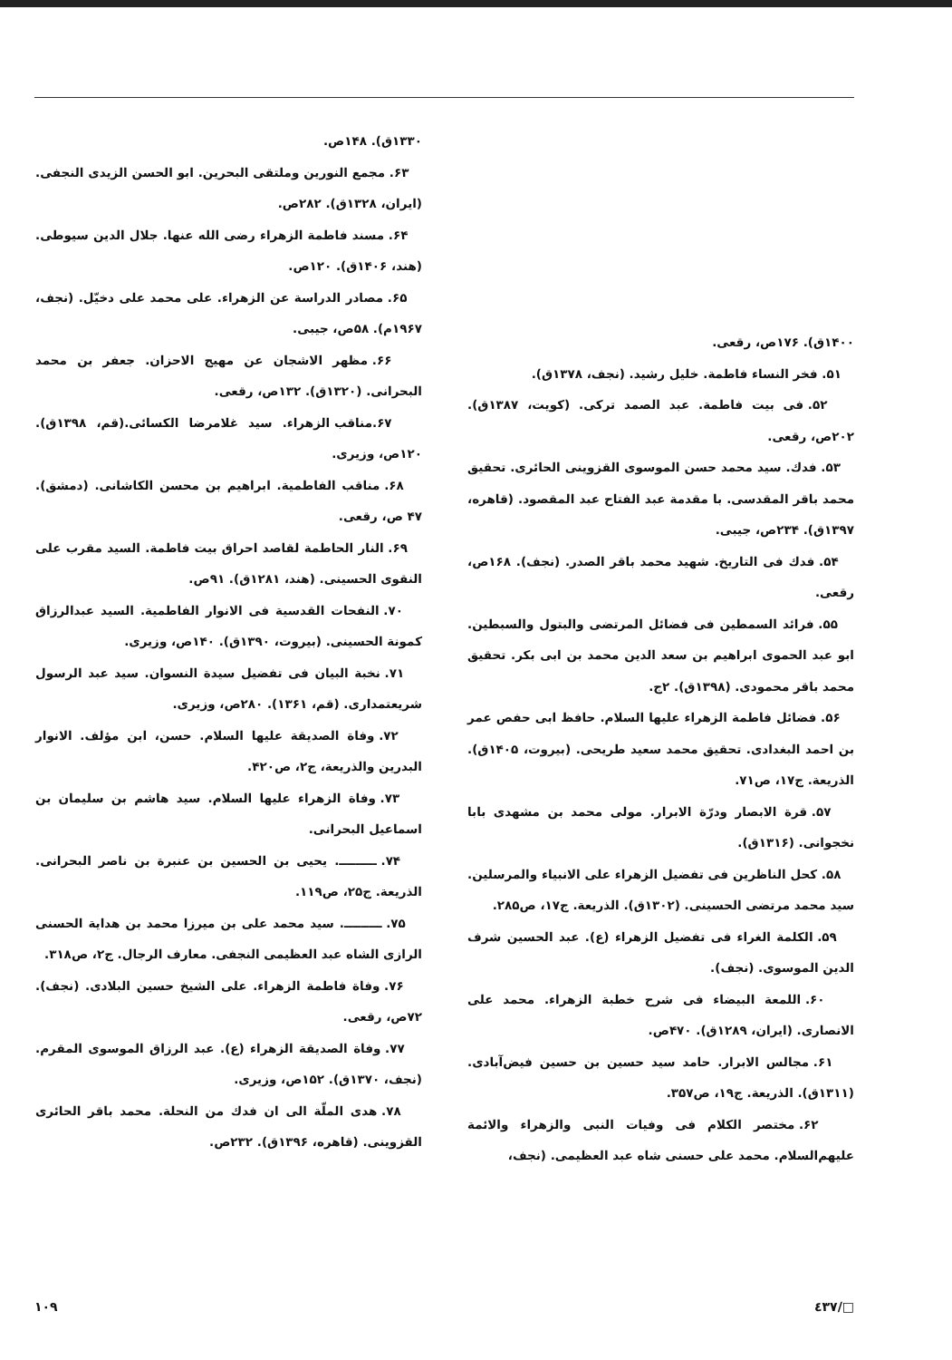۱۴۰۰ق). ۱۷۶ص، رقعی.
۵۱. فخر النساء فاطمة. خلیل رشید. (نجف، ۱۳۷۸ق).
۵۲. فی بیت فاطمة. عبد الصمد ترکی. (کویت، ۱۳۸۷ق). ۲۰۲ص، رقعی.
۵۳. فدك. سید محمد حسن الموسوی القزوینی الحائری. تحقیق محمد باقر المقدسی. با مقدمة عبد الفتاح عبد المقصود. (قاهره، ۱۳۹۷ق). ۲۳۴ص، جیبی.
۵۴. فدك فی التاریخ. شهید محمد باقر الصدر. (نجف). ۱۶۸ص، رقعی.
۵۵. فرائد السمطین فی فضائل المرتضی والبتول والسبطین. ابو عبد الحموی ابراهیم بن سعد الدین محمد بن ابی بکر. تحقیق محمد باقر محمودی. (۱۳۹۸ق). ۲ج.
۵۶. فضائل فاطمة الزهراء علیها السلام. حافظ ابی حفص عمر بن احمد البغدادی. تحقیق محمد سعید طریحی. (بیروت، ۱۴۰۵ق). الذریعة. ج۱۷، ص۷۱.
۵۷. قرة الابصار ودرّة الابرار. مولی محمد بن مشهدی بابا نخجوانی. (۱۳۱۶ق).
۵۸. کحل الناظرین فی تفضیل الزهراء علی الانبیاء والمرسلین. سید محمد مرتضی الحسینی. (۱۳۰۲ق). الذریعة. ج۱۷، ص۲۸۵.
۵۹. الکلمة الغراء فی تفضیل الزهراء (ع). عبد الحسین شرف الدین الموسوی. (نجف).
۶۰. اللمعة البیضاء فی شرح خطبة الزهراء. محمد علی الانصاری. (ایران، ۱۲۸۹ق). ۴۷۰ص.
۶۱. مجالس الابرار. حامد سید حسین بن حسین فیض‌آبادی. (۱۳۱۱ق). الذریعة. ج۱۹، ص۳۵۷.
۶۲. مختصر الکلام فی وفیات النبی والزهراء والائمة علیهم‌السلام. محمد علی حسنی شاه عبد العظیمی. (نجف،
۱۳۳۰ق). ۱۴۸ص.
۶۳. مجمع النورین وملتقی البحرین. ابو الحسن الزیدی النجفی. (ایران، ۱۳۲۸ق). ۲۸۲ص.
۶۴. مسند فاطمة الزهراء رضی الله عنها. جلال الدین سیوطی. (هند، ۱۴۰۶ق). ۱۲۰ص.
۶۵. مصادر الدراسة عن الزهراء. علی محمد علی دخیّل. (نجف، ۱۹۶۷م). ۵۸ص، جیبی.
۶۶. مظهر الاشجان عن مهیج الاحزان. جعفر بن محمد البحرانی. (۱۳۲۰ق). ۱۳۲ص، رقعی.
۶۷.مناقب الزهراء. سید غلامرضا الکسائی.(قم، ۱۳۹۸ق). ۱۲۰ص، وزیری.
۶۸. مناقب الفاطمیة. ابراهیم بن محسن الکاشانی. (دمشق). ۴۷ ص، رقعی.
۶۹. النار الحاطمة لقاصد احراق بیت فاطمة. السید مقرب علی النقوی الحسینی. (هند، ۱۲۸۱ق). ۹۱ص.
۷۰. النفحات القدسیة فی الانوار الفاطمیة. السید عبدالرزاق کمونة الحسینی. (بیروت، ۱۳۹۰ق). ۱۴۰ص، وزیری.
۷۱. نخبة البیان فی تفضیل سیدة النسوان. سید عبد الرسول شریعتمداری. (قم، ۱۳۶۱). ۲۸۰ص، وزیری.
۷۲. وفاة الصدیقة علیها السلام. حسن، ابن مؤلف. الانوار البدرین والذریعة، ج۲، ص۴۲۰.
۷۳. وفاة الزهراء علیها السلام. سید هاشم بن سلیمان بن اسماعیل البحرانی.
۷۴. ـــــــــ. یحیی بن الحسین بن عنبرة بن ناصر البحرانی. الذریعة. ج۲۵، ص۱۱۹.
۷۵. ـــــــــ. سید محمد علی بن میرزا محمد بن هدایة الحسنی الرازی الشاه عبد العظیمی النجفی. معارف الرجال. ج۲، ص۳۱۸.
۷۶. وفاة فاطمة الزهراء. علی الشیخ حسین البلادی. (نجف). ۷۲ص، رقعی.
۷۷. وفاة الصدیقة الزهراء (ع). عبد الرزاق الموسوی المقرم. (نجف، ۱۳۷۰ق). ۱۵۲ص، وزیری.
۷۸. هدی الملّة الی ان فدك من النحلة. محمد باقر الحائری القزوینی. (قاهره، ۱۳۹۶ق). ۲۳۲ص.
□/٤٣٧ ۱۰۹